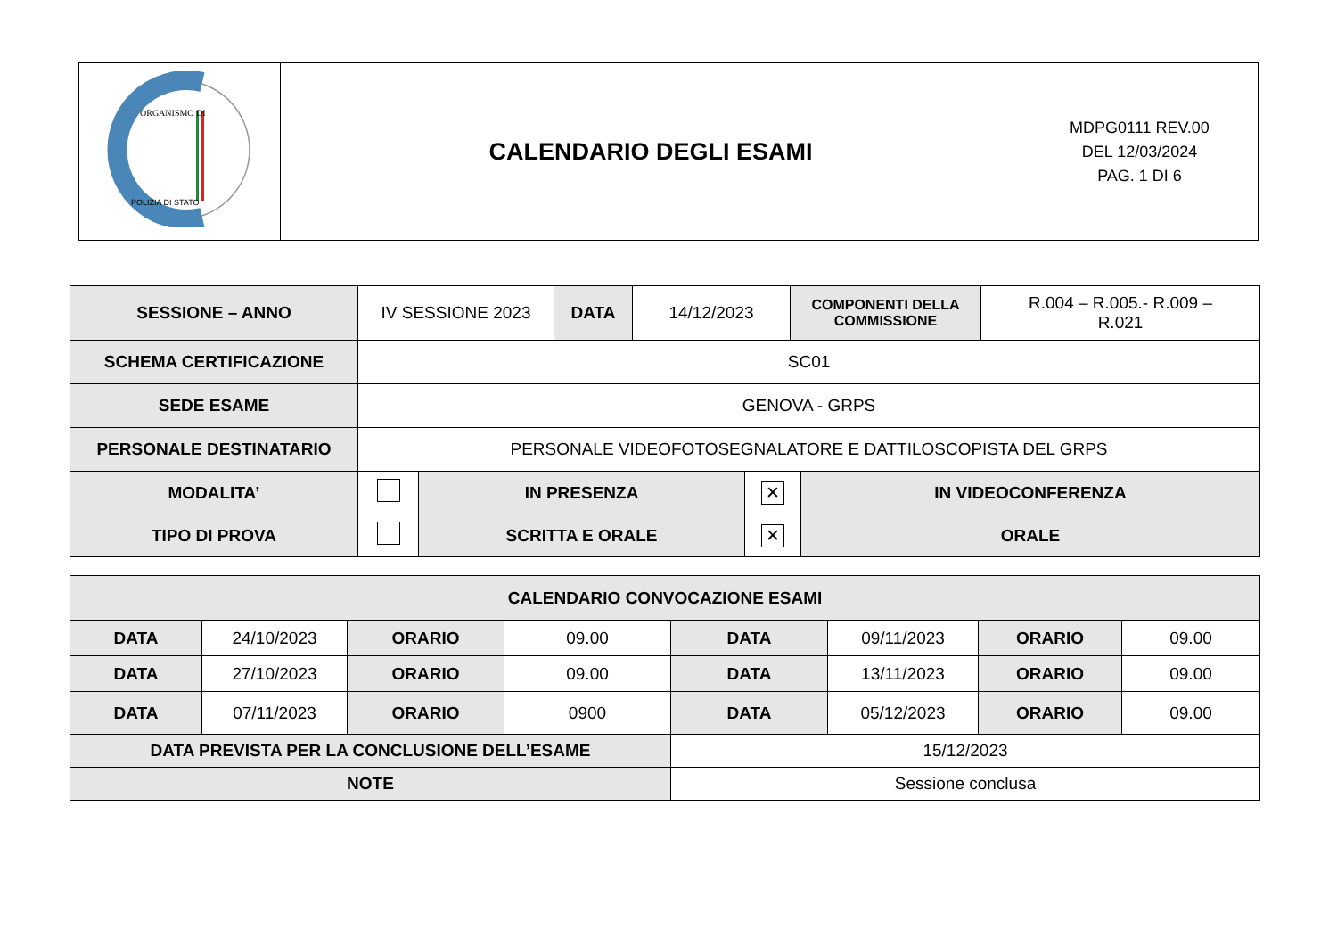| ORGANISMO DI POLIZIA DI STATO | CALENDARIO DEGLI ESAMI | MDPG0111 REV.00 DEL 12/03/2024 PAG. 1 DI 6 |
| SESSIONE – ANNO | IV SESSIONE 2023 | DATA | 14/12/2023 | COMPONENTI DELLA COMMISSIONE | R.004 – R.005.- R.009 – R.021 |
| SCHEMA CERTIFICAZIONE | SC01 | | | | |
| SEDE ESAME | GENOVA - GRPS | | | | |
| PERSONALE DESTINATARIO | PERSONALE VIDEOFOTOSEGNALATORE E DATTILOSCOPISTA DEL GRPS | | | | |
| MODALITA’ | | IN PRESENZA | ✕ | IN VIDEOCONFERENZA |
| TIPO DI PROVA | | SCRITTA E ORALE | ✕ | ORALE |
| CALENDARIO CONVOCAZIONE ESAMI | | | | | | | |
| DATA | 24/10/2023 | ORARIO | 09.00 | DATA | 09/11/2023 | ORARIO | 09.00 |
| DATA | 27/10/2023 | ORARIO | 09.00 | DATA | 13/11/2023 | ORARIO | 09.00 |
| DATA | 07/11/2023 | ORARIO | 0900 | DATA | 05/12/2023 | ORARIO | 09.00 |
| DATA PREVISTA PER LA CONCLUSIONE DELL’ESAME | | | | 15/12/2023 | | | |
| NOTE | | | | Sessione conclusa | | | |